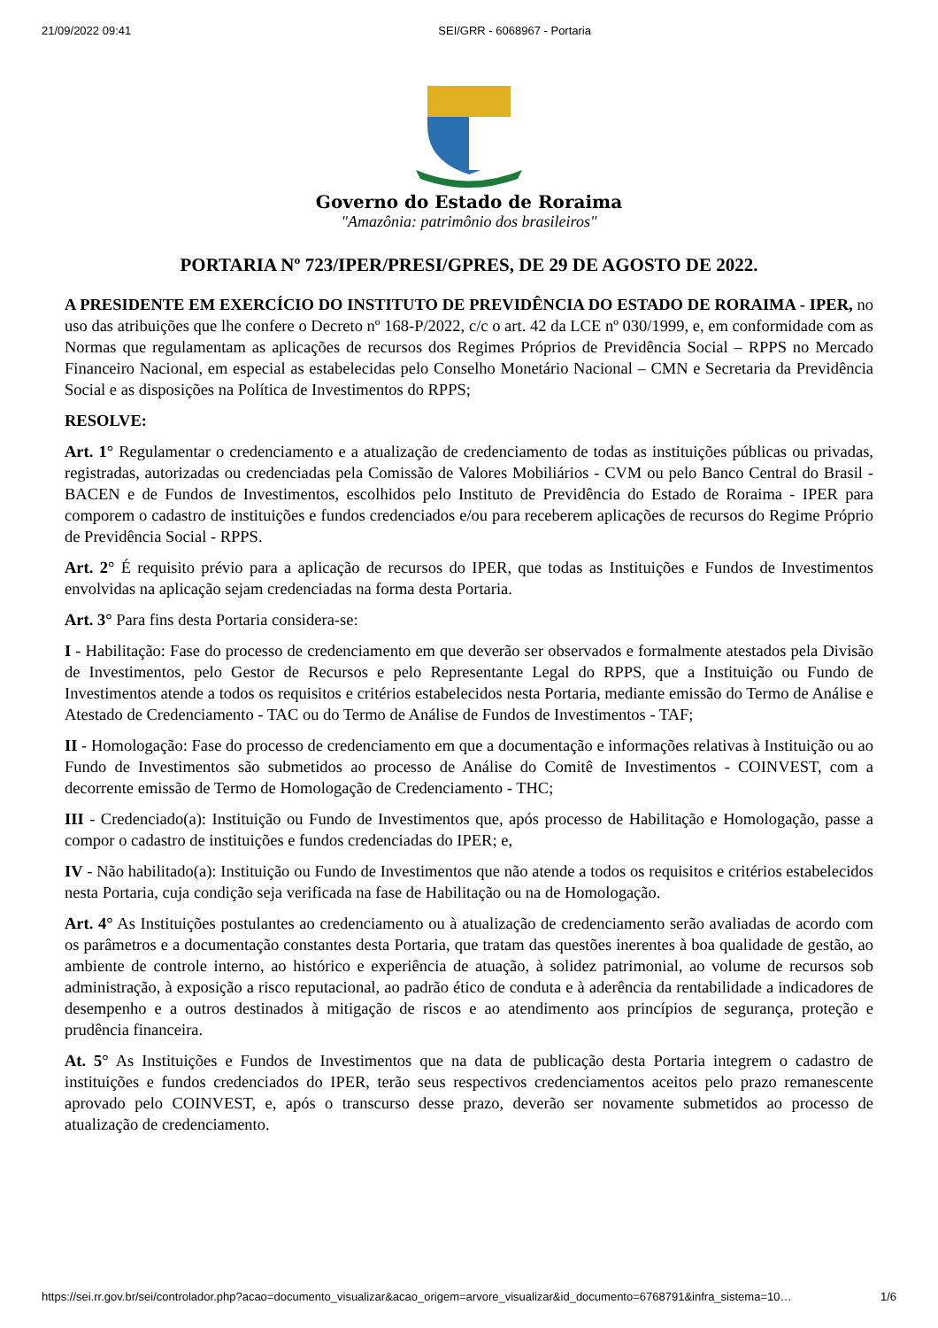21/09/2022 09:41 SEI/GRR - 6068967 - Portaria
Governo do Estado de Roraima
"Amazônia: patrimônio dos brasileiros"
PORTARIA Nº 723/IPER/PRESI/GPRES, DE 29 DE AGOSTO DE 2022.
A PRESIDENTE EM EXERCÍCIO DO INSTITUTO DE PREVIDÊNCIA DO ESTADO DE RORAIMA - IPER, no uso das atribuições que lhe confere o Decreto nº 168-P/2022, c/c o art. 42 da LCE nº 030/1999, e, em conformidade com as Normas que regulamentam as aplicações de recursos dos Regimes Próprios de Previdência Social – RPPS no Mercado Financeiro Nacional, em especial as estabelecidas pelo Conselho Monetário Nacional – CMN e Secretaria da Previdência Social e as disposições na Política de Investimentos do RPPS;
RESOLVE:
Art. 1° Regulamentar o credenciamento e a atualização de credenciamento de todas as instituições públicas ou privadas, registradas, autorizadas ou credenciadas pela Comissão de Valores Mobiliários - CVM ou pelo Banco Central do Brasil - BACEN e de Fundos de Investimentos, escolhidos pelo Instituto de Previdência do Estado de Roraima - IPER para comporem o cadastro de instituições e fundos credenciados e/ou para receberem aplicações de recursos do Regime Próprio de Previdência Social - RPPS.
Art. 2° É requisito prévio para a aplicação de recursos do IPER, que todas as Instituições e Fundos de Investimentos envolvidas na aplicação sejam credenciadas na forma desta Portaria.
Art. 3° Para fins desta Portaria considera-se:
I - Habilitação: Fase do processo de credenciamento em que deverão ser observados e formalmente atestados pela Divisão de Investimentos, pelo Gestor de Recursos e pelo Representante Legal do RPPS, que a Instituição ou Fundo de Investimentos atende a todos os requisitos e critérios estabelecidos nesta Portaria, mediante emissão do Termo de Análise e Atestado de Credenciamento - TAC ou do Termo de Análise de Fundos de Investimentos - TAF;
II - Homologação: Fase do processo de credenciamento em que a documentação e informações relativas à Instituição ou ao Fundo de Investimentos são submetidos ao processo de Análise do Comitê de Investimentos - COINVEST, com a decorrente emissão de Termo de Homologação de Credenciamento - THC;
III - Credenciado(a): Instituição ou Fundo de Investimentos que, após processo de Habilitação e Homologação, passe a compor o cadastro de instituições e fundos credenciadas do IPER; e,
IV - Não habilitado(a): Instituição ou Fundo de Investimentos que não atende a todos os requisitos e critérios estabelecidos nesta Portaria, cuja condição seja verificada na fase de Habilitação ou na de Homologação.
Art. 4° As Instituições postulantes ao credenciamento ou à atualização de credenciamento serão avaliadas de acordo com os parâmetros e a documentação constantes desta Portaria, que tratam das questões inerentes à boa qualidade de gestão, ao ambiente de controle interno, ao histórico e experiência de atuação, à solidez patrimonial, ao volume de recursos sob administração, à exposição a risco reputacional, ao padrão ético de conduta e à aderência da rentabilidade a indicadores de desempenho e a outros destinados à mitigação de riscos e ao atendimento aos princípios de segurança, proteção e prudência financeira.
At. 5° As Instituições e Fundos de Investimentos que na data de publicação desta Portaria integrem o cadastro de instituições e fundos credenciados do IPER, terão seus respectivos credenciamentos aceitos pelo prazo remanescente aprovado pelo COINVEST, e, após o transcurso desse prazo, deverão ser novamente submetidos ao processo de atualização de credenciamento.
https://sei.rr.gov.br/sei/controlador.php?acao=documento_visualizar&acao_origem=arvore_visualizar&id_documento=6768791&infra_sistema=10… 1/6